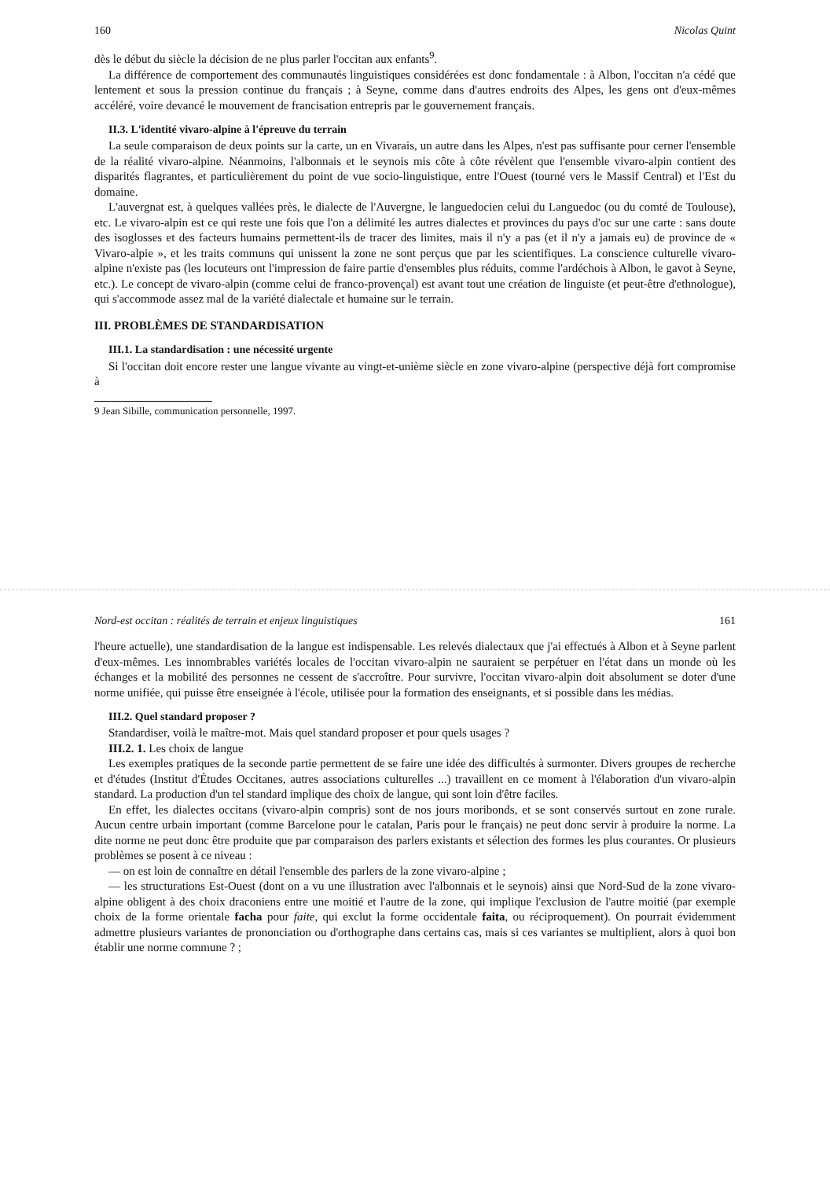160 Nicolas Quint
dès le début du siècle la décision de ne plus parler l'occitan aux enfants<sup>9</sup>.
La différence de comportement des communautés linguistiques considérées est donc fondamentale : à Albon, l'occitan n'a cédé que lentement et sous la pression continue du français ; à Seyne, comme dans d'autres endroits des Alpes, les gens ont d'eux-mêmes accéléré, voire devancé le mouvement de francisation entrepris par le gouvernement français.
II.3. L'identité vivaro-alpine à l'épreuve du terrain
La seule comparaison de deux points sur la carte, un en Vivarais, un autre dans les Alpes, n'est pas suffisante pour cerner l'ensemble de la réalité vivaro-alpine. Néanmoins, l'albonnais et le seynois mis côte à côte révèlent que l'ensemble vivaro-alpin contient des disparités flagrantes, et particulièrement du point de vue socio-linguistique, entre l'Ouest (tourné vers le Massif Central) et l'Est du domaine.
L'auvergnat est, à quelques vallées près, le dialecte de l'Auvergne, le languedocien celui du Languedoc (ou du comté de Toulouse), etc. Le vivaro-alpin est ce qui reste une fois que l'on a délimité les autres dialectes et provinces du pays d'oc sur une carte : sans doute des isoglosses et des facteurs humains permettent-ils de tracer des limites, mais il n'y a pas (et il n'y a jamais eu) de province de « Vivaro-alpie », et les traits communs qui unissent la zone ne sont perçus que par les scientifiques. La conscience culturelle vivaro-alpine n'existe pas (les locuteurs ont l'impression de faire partie d'ensembles plus réduits, comme l'ardéchois à Albon, le gavot à Seyne, etc.). Le concept de vivaro-alpin (comme celui de franco-provençal) est avant tout une création de linguiste (et peut-être d'ethnologue), qui s'accommode assez mal de la variété dialectale et humaine sur le terrain.
III. PROBLÈMES DE STANDARDISATION
III.1. La standardisation : une nécessité urgente
Si l'occitan doit encore rester une langue vivante au vingt-et-unième siècle en zone vivaro-alpine (perspective déjà fort compromise à
9 Jean Sibille, communication personnelle, 1997.
Nord-est occitan : réalités de terrain et enjeux linguistiques 161
l'heure actuelle), une standardisation de la langue est indispensable. Les relevés dialectaux que j'ai effectués à Albon et à Seyne parlent d'eux-mêmes. Les innombrables variétés locales de l'occitan vivaro-alpin ne sauraient se perpétuer en l'état dans un monde où les échanges et la mobilité des personnes ne cessent de s'accroître. Pour survivre, l'occitan vivaro-alpin doit absolument se doter d'une norme unifiée, qui puisse être enseignée à l'école, utilisée pour la formation des enseignants, et si possible dans les médias.
III.2. Quel standard proposer ?
Standardiser, voilà le maître-mot. Mais quel standard proposer et pour quels usages ?
III.2. 1. Les choix de langue
Les exemples pratiques de la seconde partie permettent de se faire une idée des difficultés à surmonter. Divers groupes de recherche et d'études (Institut d'Études Occitanes, autres associations culturelles ...) travaillent en ce moment à l'élaboration d'un vivaro-alpin standard. La production d'un tel standard implique des choix de langue, qui sont loin d'être faciles.
En effet, les dialectes occitans (vivaro-alpin compris) sont de nos jours moribonds, et se sont conservés surtout en zone rurale. Aucun centre urbain important (comme Barcelone pour le catalan, Paris pour le français) ne peut donc servir à produire la norme. La dite norme ne peut donc être produite que par comparaison des parlers existants et sélection des formes les plus courantes. Or plusieurs problèmes se posent à ce niveau :
— on est loin de connaître en détail l'ensemble des parlers de la zone vivaro-alpine ;
— les structurations Est-Ouest (dont on a vu une illustration avec l'albonnais et le seynois) ainsi que Nord-Sud de la zone vivaro-alpine obligent à des choix draconiens entre une moitié et l'autre de la zone, qui implique l'exclusion de l'autre moitié (par exemple choix de la forme orientale facha pour faite, qui exclut la forme occidentale faita, ou réciproquement). On pourrait évidemment admettre plusieurs variantes de prononciation ou d'orthographe dans certains cas, mais si ces variantes se multiplient, alors à quoi bon établir une norme commune ? ;